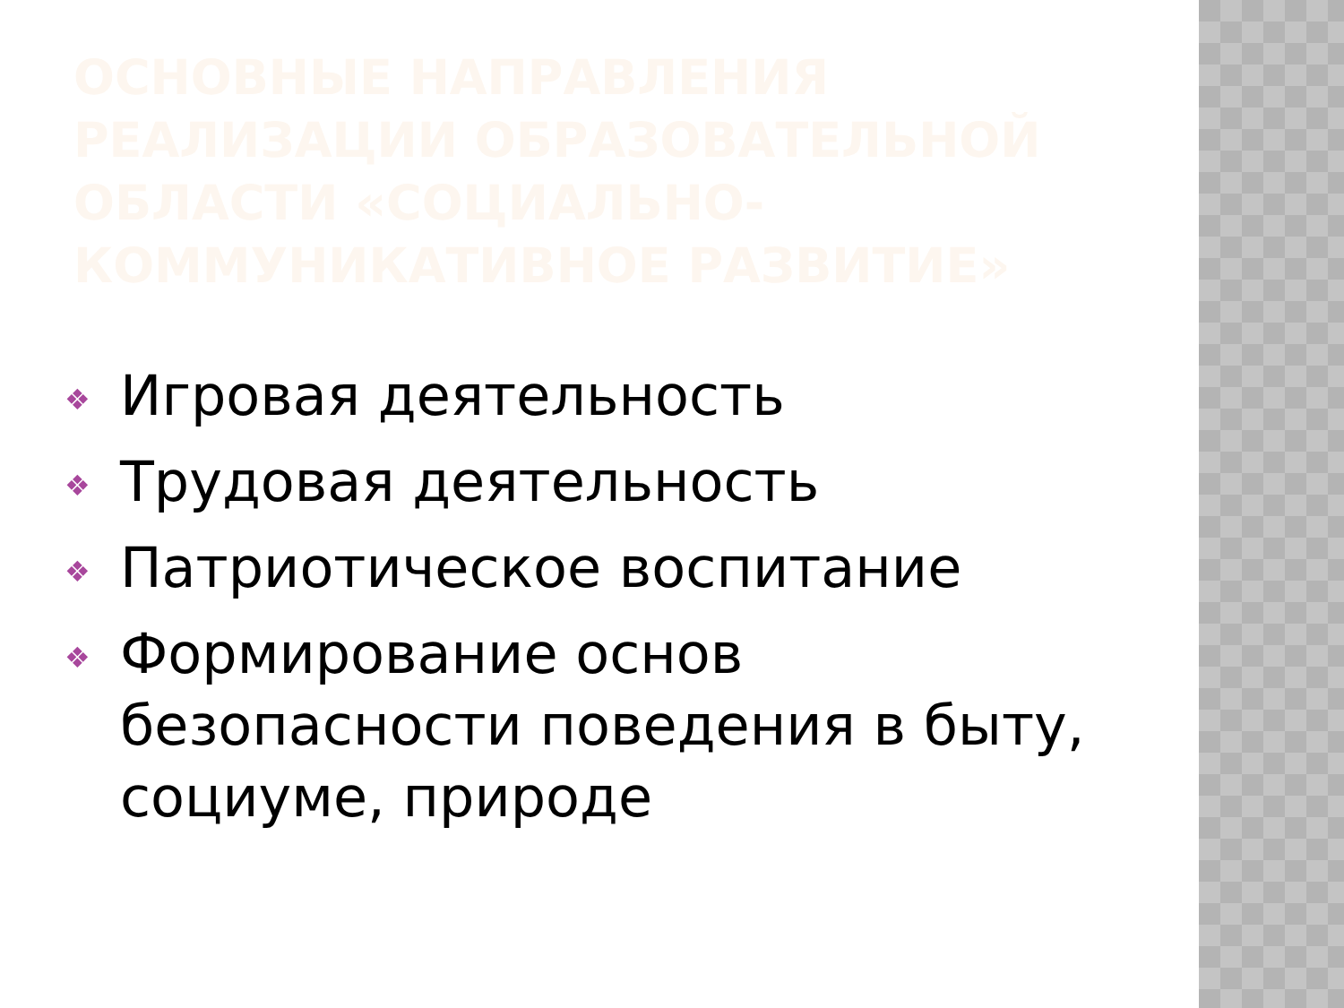ОСНОВНЫЕ НАПРАВЛЕНИЯ РЕАЛИЗАЦИИ ОБРАЗОВАТЕЛЬНОЙ ОБЛАСТИ «СОЦИАЛЬНО-КОММУНИКАТИВНОЕ РАЗВИТИЕ»
❖ Игровая деятельность
❖ Трудовая деятельность
❖ Патриотическое воспитание
❖ Формирование основ безопасности поведения в быту, социуме, природе